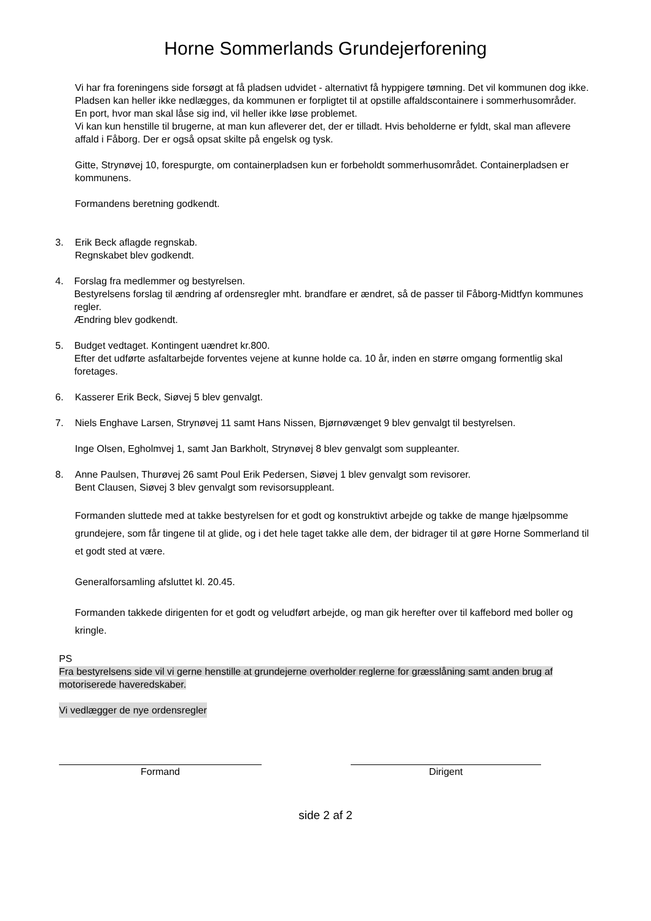Horne Sommerlands Grundejerforening
Vi har fra foreningens side forsøgt at få pladsen udvidet - alternativt få hyppigere tømning. Det vil kommunen dog ikke. Pladsen kan heller ikke nedlægges, da kommunen er forpligtet til at opstille affaldscontainere i sommerhusområder. En port, hvor man skal låse sig ind, vil heller ikke løse problemet.
Vi kan kun henstille til brugerne, at man kun afleverer det, der er tilladt. Hvis beholderne er fyldt, skal man aflevere affald i Fåborg. Der er også opsat skilte på engelsk og tysk.
Gitte, Strynøvej 10, forespurgte, om containerpladsen kun er forbeholdt sommerhusområdet. Containerpladsen er kommunens.
Formandens beretning godkendt.
3. Erik Beck aflagde regnskab.
Regnskabet blev godkendt.
4. Forslag fra medlemmer og bestyrelsen.
Bestyrelsens forslag til ændring af ordensregler mht. brandfare er ændret, så de passer til Fåborg-Midtfyn kommunes regler.
Ændring blev godkendt.
5. Budget vedtaget. Kontingent uændret kr.800.
Efter det udførte asfaltarbejde forventes vejene at kunne holde ca. 10 år, inden en større omgang formentlig skal foretages.
6. Kasserer Erik Beck, Siøvej 5 blev genvalgt.
7. Niels Enghave Larsen, Strynøvej 11 samt Hans Nissen, Bjørnøvænget 9 blev genvalgt til bestyrelsen.
Inge Olsen, Egholmvej 1, samt Jan Barkholt, Strynøvej 8 blev genvalgt som suppleanter.
8. Anne Paulsen, Thurøvej 26 samt Poul Erik Pedersen, Siøvej 1 blev genvalgt som revisorer.
Bent Clausen, Siøvej 3 blev genvalgt som revisorsuppleant.
Formanden sluttede med at takke bestyrelsen for et godt og konstruktivt arbejde og takke de mange hjælpsomme grundejere, som får tingene til at glide, og i det hele taget takke alle dem, der bidrager til at gøre Horne Sommerland til et godt sted at være.
Generalforsamling afsluttet kl. 20.45.
Formanden takkede dirigenten for et godt og veludført arbejde, og man gik herefter over til kaffebord med boller og kringle.
PS
Fra bestyrelsens side vil vi gerne henstille at grundejerne overholder reglerne for græsslåning samt anden brug af motoriserede haveredskaber.
Vi vedlægger de nye ordensregler
Formand Dirigent
side 2 af 2